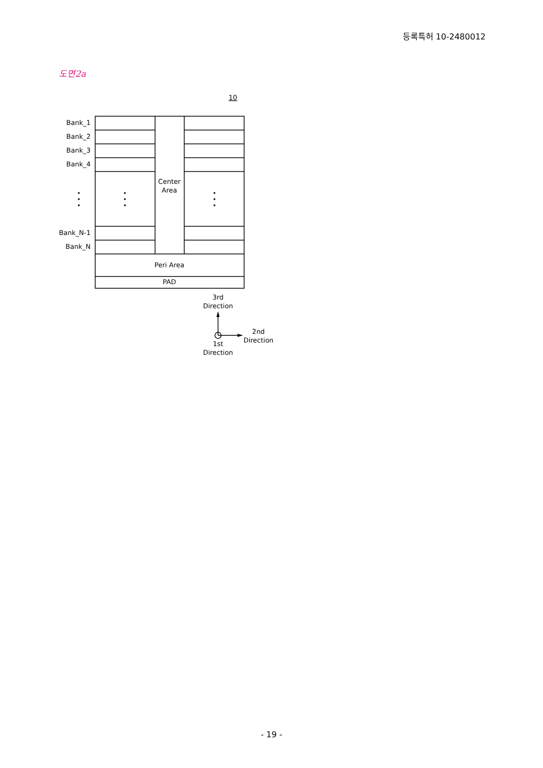등록특허 10-2480012
도면2a
10
Bank_1
Bank_2
Bank_3
Bank_4
Bank_N-1
Bank_N
Center
Area
Peri Area
PAD
3rd
Direction
2nd
Direction
1st
Direction
- 19 -